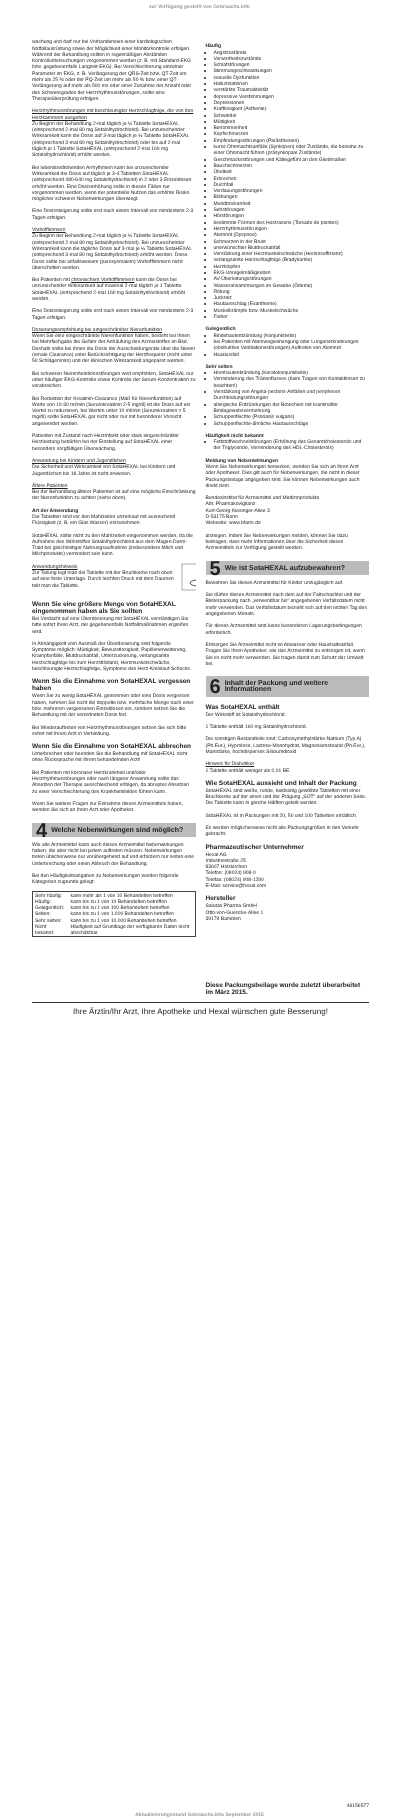zur Verfügung gestellt von Gebrauchs.info
wachung und darf nur bei Vorhandensein einer kardiologischen Notfallausrüstung sowie der Möglichkeit einer Monitorkontrolle erfolgen. Während der Behandlung sollten in regelmäßigen Abständen Kontrolluntersuchungen vorgenommen werden (z. B. mit Standard-EKG bzw. gegebenenfalls Langzeit-EKG). Bei Verschlechterung einzelner Parameter im EKG, z. B. Verlängerung der QRS-Zeit bzw. QT-Zeit um mehr als 25 % oder der PQ-Zeit um mehr als 50 % bzw. einer QT-Verlängerung auf mehr als 500 ms oder einer Zunahme der Anzahl oder des Schweregrades der Herzrhythmusstörungen, sollte eine Therapieüberprüfung erfolgen.
Herzrhythmusstörungen mit beschleunigter Herzschlagfolge, die von den Herzkammern ausgehen
Zu Beginn der Behandlung 2-mal täglich je ½ Tablette SotaHEXAL (entsprechend 2-mal 80 mg Sotalolhydrochlorid). Bei unzureichender Wirksamkeit kann die Dosis auf 3-mal täglich je ½ Tablette SotaHEXAL (entsprechend 3-mal 80 mg Sotalolhydrochlorid) oder bis auf 2-mal täglich je 1 Tablette SotaHEXAL (entsprechend 2-mal 160 mg Sotalolhydrochlorid) erhöht werden.
Bei lebensbedrohenden Arrhythmien kann bei unzureichender Wirksamkeit die Dosis auf täglich je 3-4 Tabletten SotaHEXAL (entsprechend 480-640 mg Sotalolhydrochlorid) in 2 oder 3 Einzeldosen erhöht werden. Eine Dosiserhöhung sollte in diesen Fällen nur vorgenommen werden, wenn der potentielle Nutzen das erhöhte Risiko möglicher schwerer Nebenwirkungen überwiegt.
Eine Dosissteigerung sollte erst nach einem Intervall von mindestens 2-3 Tagen erfolgen.
Vorhofflimmern
Zu Beginn der Behandlung 2-mal täglich je ½ Tablette SotaHEXAL (entsprechend 2-mal 80 mg Sotalolhydrochlorid). Bei unzureichender Wirksamkeit kann die tägliche Dosis auf 3-mal je ½ Tablette SotaHEXAL (entsprechend 3-mal 80 mg Sotalolhydrochlorid) erhöht werden. Diese Dosis sollte bei anfallsweisem (paroxysmalem) Vorhofflimmern nicht überschritten werden.
Bei Patienten mit chronischem Vorhofflimmern kann die Dosis bei unzureichender Wirksamkeit auf maximal 2-mal täglich je 1 Tablette SotaHEXAL (entsprechend 2-mal 160 mg Sotalolhydrochlorid) erhöht werden.
Eine Dosissteigerung sollte erst nach einem Intervall von mindestens 2-3 Tagen erfolgen.
Dosierungsempfehlung bei eingeschränkter Nierenfunktion
Wenn Sie eine eingeschränkte Nierenfunktion haben, besteht bei Ihnen bei Mehrfachgabe die Gefahr der Anhäufung des Arzneistoffes im Blut. Deshalb sollte bei Ihnen die Dosis der Ausscheidungsrate über die Nieren (renale Clearance) unter Berücksichtigung der Herzfrequenz (nicht unter 50 Schlägen/min) und der klinischen Wirksamkeit angepasst werden.
Bei schweren Nierenfunktionsstörungen wird empfohlen, SotaHEXAL nur unter häufiger EKG-Kontrolle sowie Kontrolle der Serum-Konzentration zu verabreichen.
Bei Reduktion der Kreatinin-Clearance (Maß für Nierenfunktion) auf Werte von 10-30 ml/min (Serumkreatinin 2-5 mg/dl) ist die Dosis auf ein Viertel zu reduzieren, bei Werten unter 10 ml/min (Serumkreatinin > 5 mg/dl) sollte SotaHEXAL gar nicht oder nur mit besonderer Vorsicht angewendet werden.
Patienten mit Zustand nach Herzinfarkt oder stark eingeschränkter Herzleistung bedürfen bei der Einstellung auf SotaHEXAL einer besonders sorgfältigen Überwachung.
Anwendung bei Kindern und Jugendlichen
Die Sicherheit und Wirksamkeit von SotaHEXAL bei Kindern und Jugendlichen bis 18 Jahre ist nicht erwiesen.
Ältere Patienten
Bei der Behandlung älterer Patienten ist auf eine mögliche Einschränkung der Nierenfunktion zu achten (siehe oben).
Art der Anwendung
Die Tabletten sind vor den Mahlzeiten unzerkaut mit ausreichend Flüssigkeit (z. B. ein Glas Wasser) einzunehmen.
SotaHEXAL sollte nicht zu den Mahlzeiten eingenommen werden, da die Aufnahme des Wirkstoffes Sotalolhydrochlorid aus dem Magen-Darm-Trakt bei gleichzeitiger Nahrungsaufnahme (insbesondere Milch und Milchprodukte) vermindert sein kann.
Anwendungshinweis
Zur Teilung legt man die Tablette mit der Bruchkerbe nach oben auf eine feste Unterlage. Durch leichten Druck mit dem Daumen teilt man die Tablette.
Wenn Sie eine größere Menge von SotaHEXAL eingenommen haben als Sie sollten
Bei Verdacht auf eine Überdosierung mit SotaHEXAL verständigen Sie bitte sofort Ihren Arzt, der gegebenenfalls Notfallmaßnahmen ergreifen wird.
In Abhängigkeit vom Ausmaß der Überdosierung sind folgende Symptome möglich: Müdigkeit, Bewusstlosigkeit, Pupillenerweiterung, Krampfanfälle, Blutdruckabfall, Unterzuckerung, verlangsamte Herzschlagfolge bis zum Herzstillstand, Herzmuskelschwäche, beschleunigte Herzschlagfolge, Symptome des Herz-Kreislauf-Schocks.
Wenn Sie die Einnahme von SotaHEXAL vergessen haben
Wenn Sie zu wenig SotaHEXAL genommen oder eine Dosis vergessen haben, nehmen Sie nicht die doppelte bzw. mehrfache Menge nach einer bzw. mehreren vergessenen Einzeldosen ein, sondern setzen Sie die Behandlung mit der verordneten Dosis fort.
Bei Wiederauftreten von Herzrhythmusstörungen setzen Sie sich bitte sofort mit Ihrem Arzt in Verbindung.
Wenn Sie die Einnahme von SotaHEXAL abbrechen
Unterbrechen oder beenden Sie die Behandlung mit SotaHEXAL nicht ohne Rücksprache mit Ihrem behandelnden Arzt!
Bei Patienten mit koronarer Herzkrankheit und/oder Herzrhythmusstörungen oder nach längerer Anwendung sollte das Absetzen der Therapie ausschleichend erfolgen, da abruptes Absetzen zu einer Verschlechterung des Krankheitsbildes führen kann.
Wenn Sie weitere Fragen zur Einnahme dieses Arzneimittels haben, wenden Sie sich an Ihren Arzt oder Apotheker.
4 Welche Nebenwirkungen sind möglich?
Wie alle Arzneimittel kann auch dieses Arzneimittel Nebenwirkungen haben, die aber nicht bei jedem auftreten müssen. Nebenwirkungen treten üblicherweise nur vorübergehend auf und erfordern nur selten eine Unterbrechung oder einen Abbruch der Behandlung.
Bei den Häufigkeitsangaben zu Nebenwirkungen werden folgende Kategorien zugrunde gelegt:
| Sehr häufig: | kann mehr als 1 von 10 Behandelten betreffen |
| Häufig: | kann bis zu 1 von 10 Behandelten betreffen |
| Gelegentlich: | kann bis zu 1 von 100 Behandelten betreffen |
| Selten: | kann bis zu 1 von 1.000 Behandelten betreffen |
| Sehr selten: | kann bis zu 1 von 10.000 Behandelten betreffen |
| Nicht bekannt: | Häufigkeit auf Grundlage der verfügbaren Daten nicht abschätzbar |
Häufig
Angstzustände
Verwirrtheitszustände
Schlafstörungen
Stimmungsschwankungen
sexuelle Dysfunktion
Halluzinationen
verstärkte Traumaktivität
depressive Verstimmungen
Depressionen
Kraftlosigkeit (Asthenie)
Schwindel
Müdigkeit
Benommenheit
Kopfschmerzen
Empfindungsstörungen (Parästhesien)
kurze Ohnmachtsanfälle (Synkopen) oder Zustände, die beinahe zu einer Ohnmacht führen (präsynkopale Zustände)
Geschmacksstörungen und Kältegefühl an den Gliedmaßen
Bauchschmerzen
Übelkeit
Erbrechen
Durchfall
Verdauungsstörungen
Blähungen
Mundtrockenheit
Sehstörungen
Hörstörungen
bestimmte Formen des Herzrasens (Torsade de pointes)
Herzrhythmusstörungen
Atemnot (Dyspnoe)
Schmerzen in der Brust
unerwünschter Blutdruckabfall
Verstärkung einer Herzmuskelschwäche (Herzinsuffizienz)
verlangsamte Herzschlagfolge (Bradykardie)
Herzklopfen
EKG-Unregelmäßigkeiten
AV-Überleitungsstörungen
Wasseransammlungen im Gewebe (Ödeme)
Rötung
Juckreiz
Hautausschlag (Exantheme)
Muskelkrämpfe bzw. Muskelschwäche
Fieber
Gelegentlich
Bindehautentzündung (Konjunktivitis)
bei Patienten mit Atemwegseinengung oder Lungenerkrankungen (obstruktive Ventilationsstörungen) Auftreten von Atemnot
Haarausfall
Sehr selten
Hornhautentzündung (Keratokonjunktivitis)
Verminderung des Tränenflusses (beim Tragen von Kontaktlinsen zu beachten!)
Verstärkung von Angina-pectoris-Anfällen und peripheren Durchblutungsstörungen
allergische Entzündungen der Bronchien mit krankhafter Bindegewebsvermehrung
Schuppenflechte (Psoriasis vulgaris)
Schuppenflechte-ähnliche Hautausschläge
Häufigkeit nicht bekannt
Fettstoffwechselstörungen (Erhöhung des Gesamtcholesterols und der Triglyceride, Verminderung des HDL-Cholesterols)
Meldung von Nebenwirkungen
Wenn Sie Nebenwirkungen bemerken, wenden Sie sich an Ihren Arzt oder Apotheker. Dies gilt auch für Nebenwirkungen, die nicht in dieser Packungsbeilage angegeben sind. Sie können Nebenwirkungen auch direkt dem
Bundesinstitut für Arzneimittel und Medizinprodukte
Abt. Pharmakovigilanz
Kurt-Georg-Kiesinger-Allee 3
D-53175 Bonn
Webseite: www.bfarm.de
anzeigen. Indem Sie Nebenwirkungen melden, können Sie dazu beitragen, dass mehr Informationen über die Sicherheit dieses Arzneimittels zur Verfügung gestellt werden.
5 Wie ist SotaHEXAL aufzubewahren?
Bewahren Sie dieses Arzneimittel für Kinder unzugänglich auf.
Sie dürfen dieses Arzneimittel nach dem auf der Faltschachtel und der Blisterpackung nach „verwendbar bis“ angegebenen Verfallsdatum nicht mehr verwenden. Das Verfallsdatum bezieht sich auf den letzten Tag des angegebenen Monats.
Für dieses Arzneimittel sind keine besonderen Lagerungsbedingungen erforderlich.
Entsorgen Sie Arzneimittel nicht im Abwasser oder Haushaltsabfall. Fragen Sie Ihren Apotheker, wie das Arzneimittel zu entsorgen ist, wenn Sie es nicht mehr verwenden. Sie tragen damit zum Schutz der Umwelt bei.
6 Inhalt der Packung und weitere Informationen
Was SotaHEXAL enthält
Der Wirkstoff ist Sotalolhydrochlorid.
1 Tablette enthält 160 mg Sotalolhydrochlorid.
Die sonstigen Bestandteile sind: Carboxymethylstärke-Natrium (Typ A) (Ph.Eur.), Hyprolose, Lactose-Monohydrat, Magnesiumstearat (Ph.Eur.), Maisstärke, hochdisperses Siliciumdioxid
Hinweis für Diabetiker
1 Tablette enthält weniger als 0,01 BE.
Wie SotaHEXAL aussieht und Inhalt der Packung
SotaHEXAL sind weiße, runde, beidseitig gewölbte Tabletten mit einer Bruchkerbe auf der einen und der Prägung „SOT“ auf der anderen Seite. Die Tablette kann in gleiche Hälften geteilt werden.
SotaHEXAL ist in Packungen mit 20, 50 und 100 Tabletten erhältlich.
Es werden möglicherweise nicht alle Packungsgrößen in den Verkehr gebracht.
Pharmazeutischer Unternehmer
Hexal AG
Industriestraße 25
83607 Holzkirchen
Telefon: (08024) 908-0
Telefax: (08024) 908-1290
E-Mail: service@hexal.com
Hersteller
Salutas Pharma GmbH
Otto-von-Guericke-Allee 1
39179 Barleben
Diese Packungsbeilage wurde zuletzt überarbeitet im März 2015.
Ihre Ärztin/Ihr Arzt, Ihre Apotheke und Hexal wünschen gute Besserung!
46156577
Aktualisierungsstand Gebrauchs.info September 2015